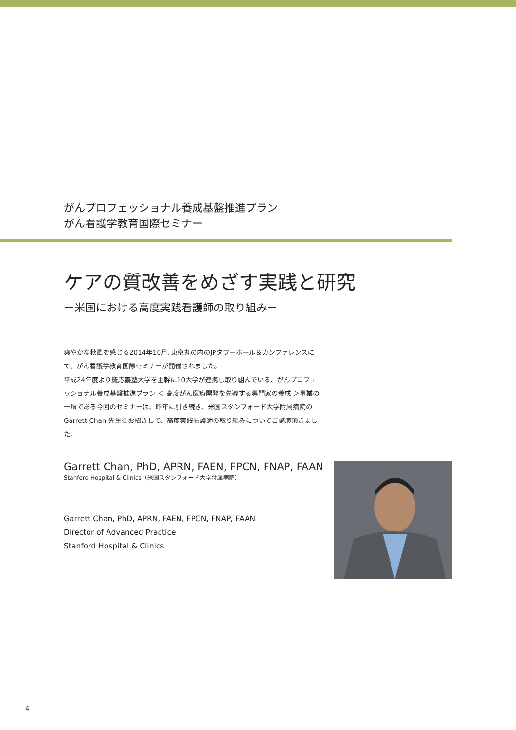がんプロフェッショナル養成基盤推進プラン
がん看護学教育国際セミナー
ケアの質改善をめざす実践と研究
－米国における高度実践看護師の取り組み－
爽やかな秋風を感じる2014年10月､東京丸の内のJPタワーホール＆カンファレンスにて、がん看護学教育国際セミナーが開催されました。
平成24年度より慶応義塾大学を主幹に10大学が連携し取り組んでいる、がんプロフェッショナル養成基盤推進プラン ＜ 高度がん医療開発を先導する専門家の養成 ＞事業の一環である今回のセミナーは、昨年に引き続き、米国スタンフォード大学附属病院のGarrett Chan 先生をお招きして、高度実践看護師の取り組みについてご講演頂きました。
Garrett Chan, PhD, APRN, FAEN, FPCN, FNAP, FAAN
Stanford Hospital & Clinics（米国スタンフォード大学付属病院）
Garrett Chan, PhD, APRN, FAEN, FPCN, FNAP, FAAN
Director of Advanced Practice
Stanford Hospital & Clinics
4